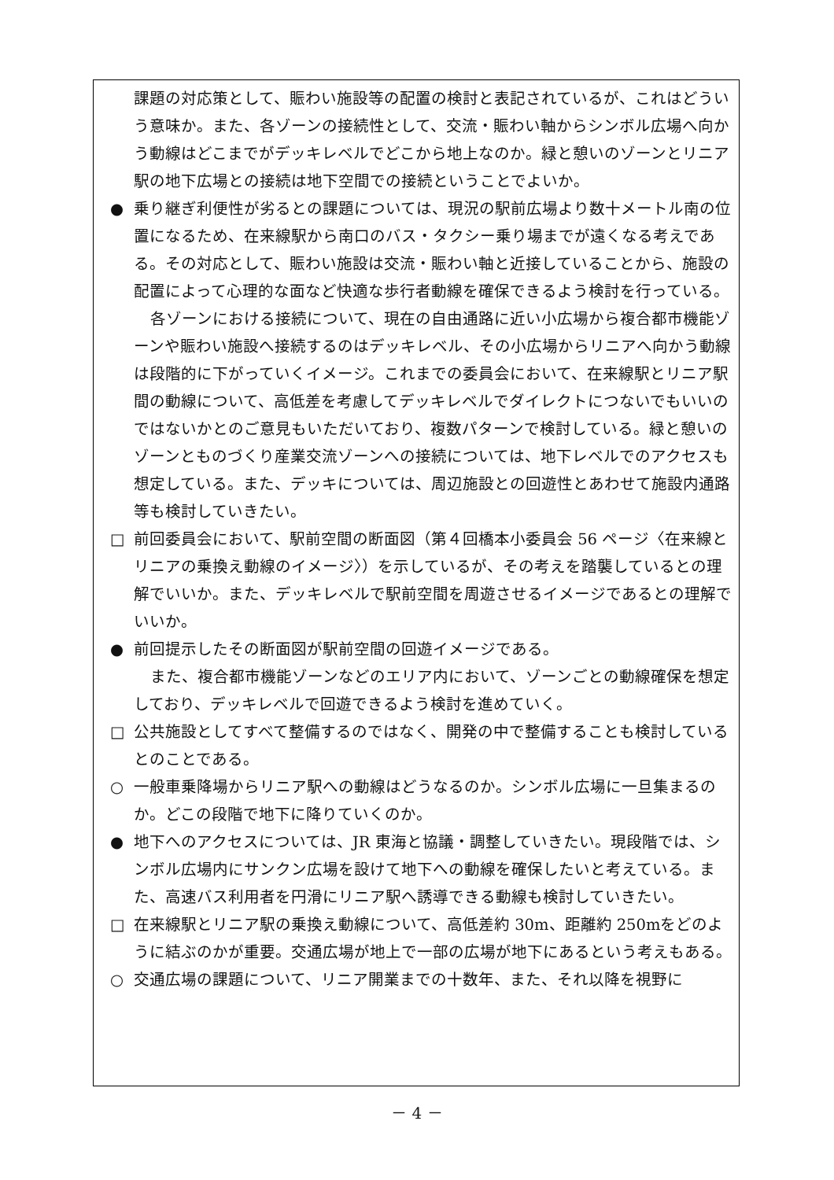課題の対応策として、賑わい施設等の配置の検討と表記されているが、これはどういう意味か。また、各ゾーンの接続性として、交流・賑わい軸からシンボル広場へ向かう動線はどこまでがデッキレベルでどこから地上なのか。緑と憩いのゾーンとリニア駅の地下広場との接続は地下空間での接続ということでよいか。
● 乗り継ぎ利便性が劣るとの課題については、現況の駅前広場より数十メートル南の位置になるため、在来線駅から南口のバス・タクシー乗り場までが遠くなる考えである。その対応として、賑わい施設は交流・賑わい軸と近接していることから、施設の配置によって心理的な面など快適な歩行者動線を確保できるよう検討を行っている。
各ゾーンにおける接続について、現在の自由通路に近い小広場から複合都市機能ゾーンや賑わい施設へ接続するのはデッキレベル、その小広場からリニアへ向かう動線は段階的に下がっていくイメージ。これまでの委員会において、在来線駅とリニア駅間の動線について、高低差を考慮してデッキレベルでダイレクトにつないでもいいのではないかとのご意見もいただいており、複数パターンで検討している。緑と憩いのゾーンとものづくり産業交流ゾーンへの接続については、地下レベルでのアクセスも想定している。また、デッキについては、周辺施設との回遊性とあわせて施設内通路等も検討していきたい。
□ 前回委員会において、駅前空間の断面図（第４回橋本小委員会 56 ページ〈在来線とリニアの乗換え動線のイメージ〉）を示しているが、その考えを踏襲しているとの理解でいいか。また、デッキレベルで駅前空間を周遊させるイメージであるとの理解でいいか。
● 前回提示したその断面図が駅前空間の回遊イメージである。
また、複合都市機能ゾーンなどのエリア内において、ゾーンごとの動線確保を想定しており、デッキレベルで回遊できるよう検討を進めていく。
□ 公共施設としてすべて整備するのではなく、開発の中で整備することも検討しているとのことである。
○ 一般車乗降場からリニア駅への動線はどうなるのか。シンボル広場に一旦集まるのか。どこの段階で地下に降りていくのか。
● 地下へのアクセスについては、JR 東海と協議・調整していきたい。現段階では、シンボル広場内にサンクン広場を設けて地下への動線を確保したいと考えている。また、高速バス利用者を円滑にリニア駅へ誘導できる動線も検討していきたい。
□ 在来線駅とリニア駅の乗換え動線について、高低差約 30m、距離約 250mをどのように結ぶのかが重要。交通広場が地上で一部の広場が地下にあるという考えもある。
○ 交通広場の課題について、リニア開業までの十数年、また、それ以降を視野に
－ 4 －